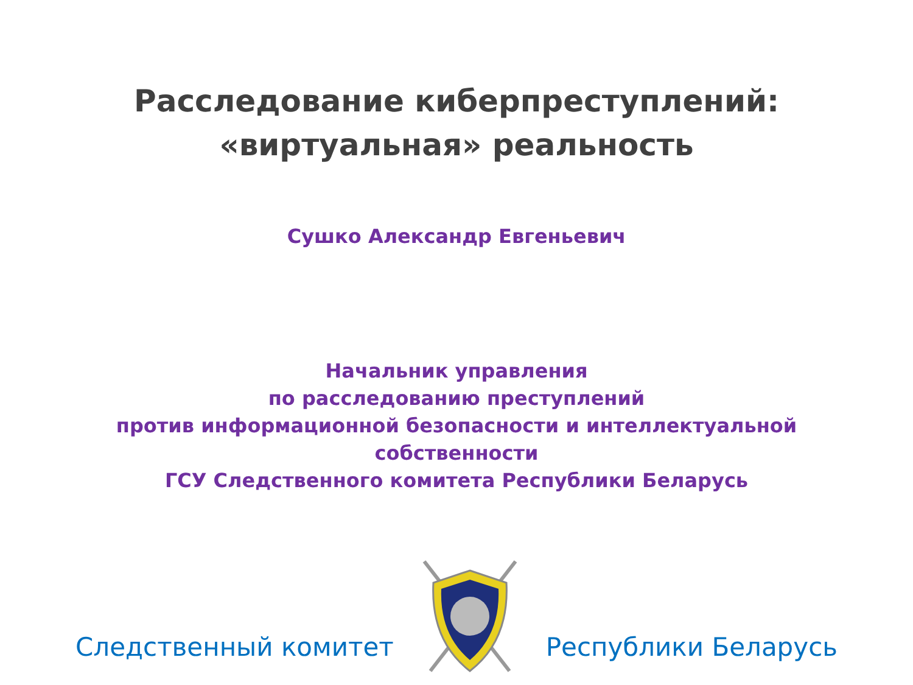Расследование киберпреступлений:
«виртуальная» реальность
Сушко Александр Евгеньевич
Начальник управления
по расследованию преступлений
против информационной безопасности и интеллектуальной
собственности
ГСУ Следственного комитета Республики Беларусь
Следственный комитет Республики Беларусь